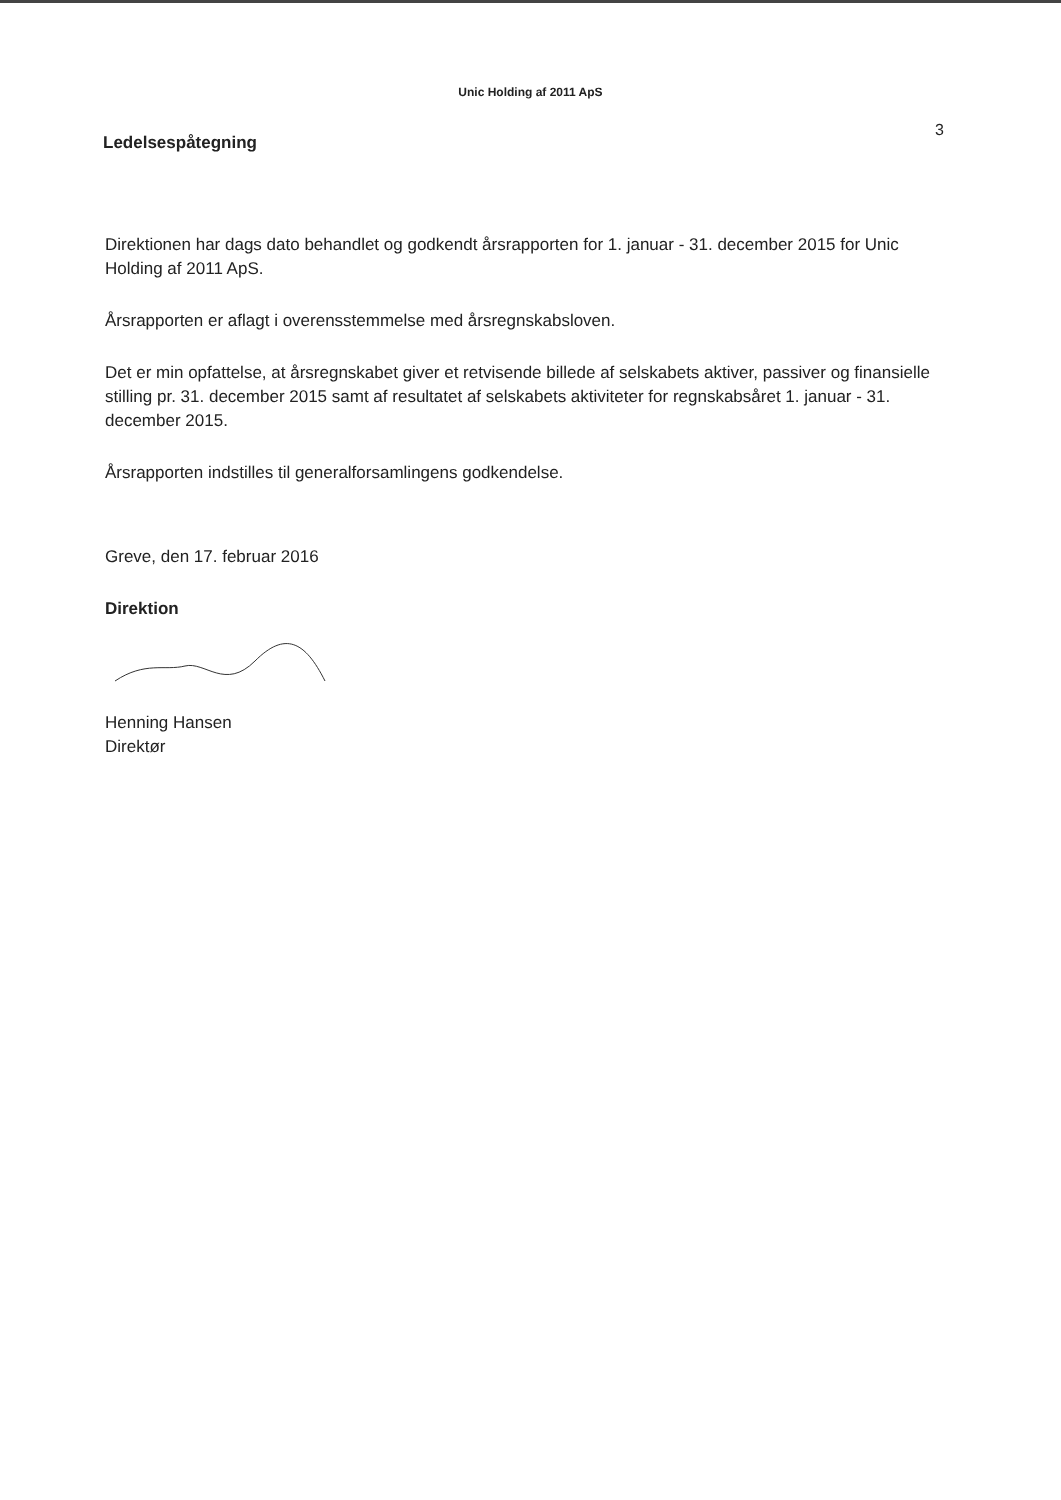Unic Holding af 2011 ApS
Ledelsespåtegning
3
Direktionen har dags dato behandlet og godkendt årsrapporten for 1. januar - 31. december 2015 for Unic Holding af 2011 ApS.
Årsrapporten er aflagt i overensstemmelse med årsregnskabsloven.
Det er min opfattelse, at årsregnskabet giver et retvisende billede af selskabets aktiver, passiver og finansielle stilling pr. 31. december 2015 samt af resultatet af selskabets aktiviteter for regnskabsåret 1. januar - 31. december 2015.
Årsrapporten indstilles til generalforsamlingens godkendelse.
Greve, den 17. februar 2016
Direktion
Henning Hansen
Direktør